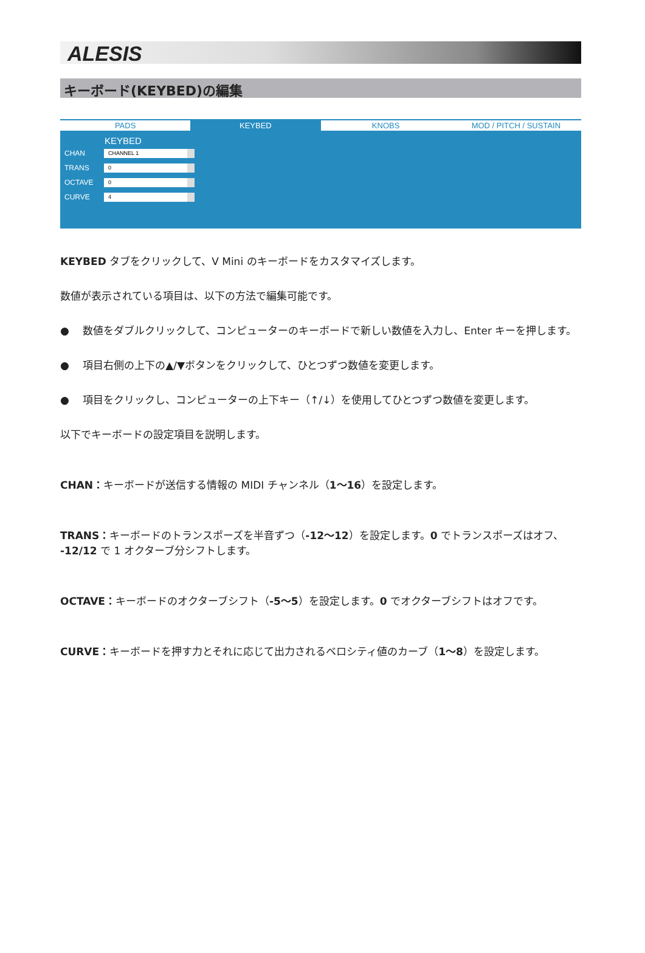ALESIS
キーボード(KEYBED)の編集
PADS KEYBED KNOBS MOD / PITCH / SUSTAIN
KEYBED
CHAN CHANNEL 1
TRANS 0
OCTAVE 0
CURVE 4
KEYBED タブをクリックして、V Mini のキーボードをカスタマイズします。
数値が表示されている項目は、以下の方法で編集可能です。
●　 数値をダブルクリックして、コンピューターのキーボードで新しい数値を入力し、Enter キーを押します。
●　 項目右側の上下の▲/▼ボタンをクリックして、ひとつずつ数値を変更します。
●　 項目をクリックし、コンピューターの上下キー（↑/↓）を使用してひとつずつ数値を変更します。
以下でキーボードの設定項目を説明します。
CHAN：キーボードが送信する情報の MIDI チャンネル（1〜16）を設定します。
TRANS：キーボードのトランスポーズを半音ずつ（-12〜12）を設定します。0 でトランスポーズはオフ、
-12/12 で 1 オクターブ分シフトします。
OCTAVE：キーボードのオクターブシフト（-5〜5）を設定します。0 でオクターブシフトはオフです。
CURVE：キーボードを押す力とそれに応じて出力されるベロシティ値のカーブ（1〜8）を設定します。